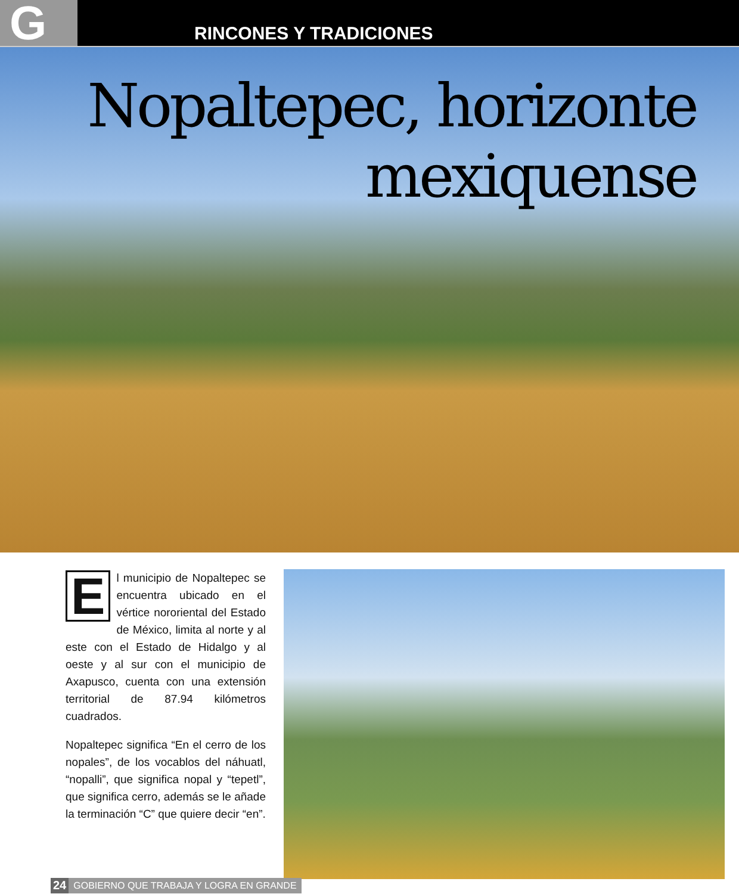G
RINCONES Y TRADICIONES
Nopaltepec, horizonte
mexiquense
El municipio de Nopaltepec se encuentra ubicado en el vértice nororiental del Estado de México, limita al norte y al este con el Estado de Hidalgo y al oeste y al sur con el municipio de Axapusco, cuenta con una extensión territorial de 87.94 kilómetros cuadrados.
Nopaltepec significa “En el cerro de los nopales”, de los vocablos del náhuatl, “nopalli”, que significa nopal y “tepetl”, que significa cerro, además se le añade la terminación “C” que quiere decir “en”.
24 GOBIERNO QUE TRABAJA Y LOGRA EN GRANDE